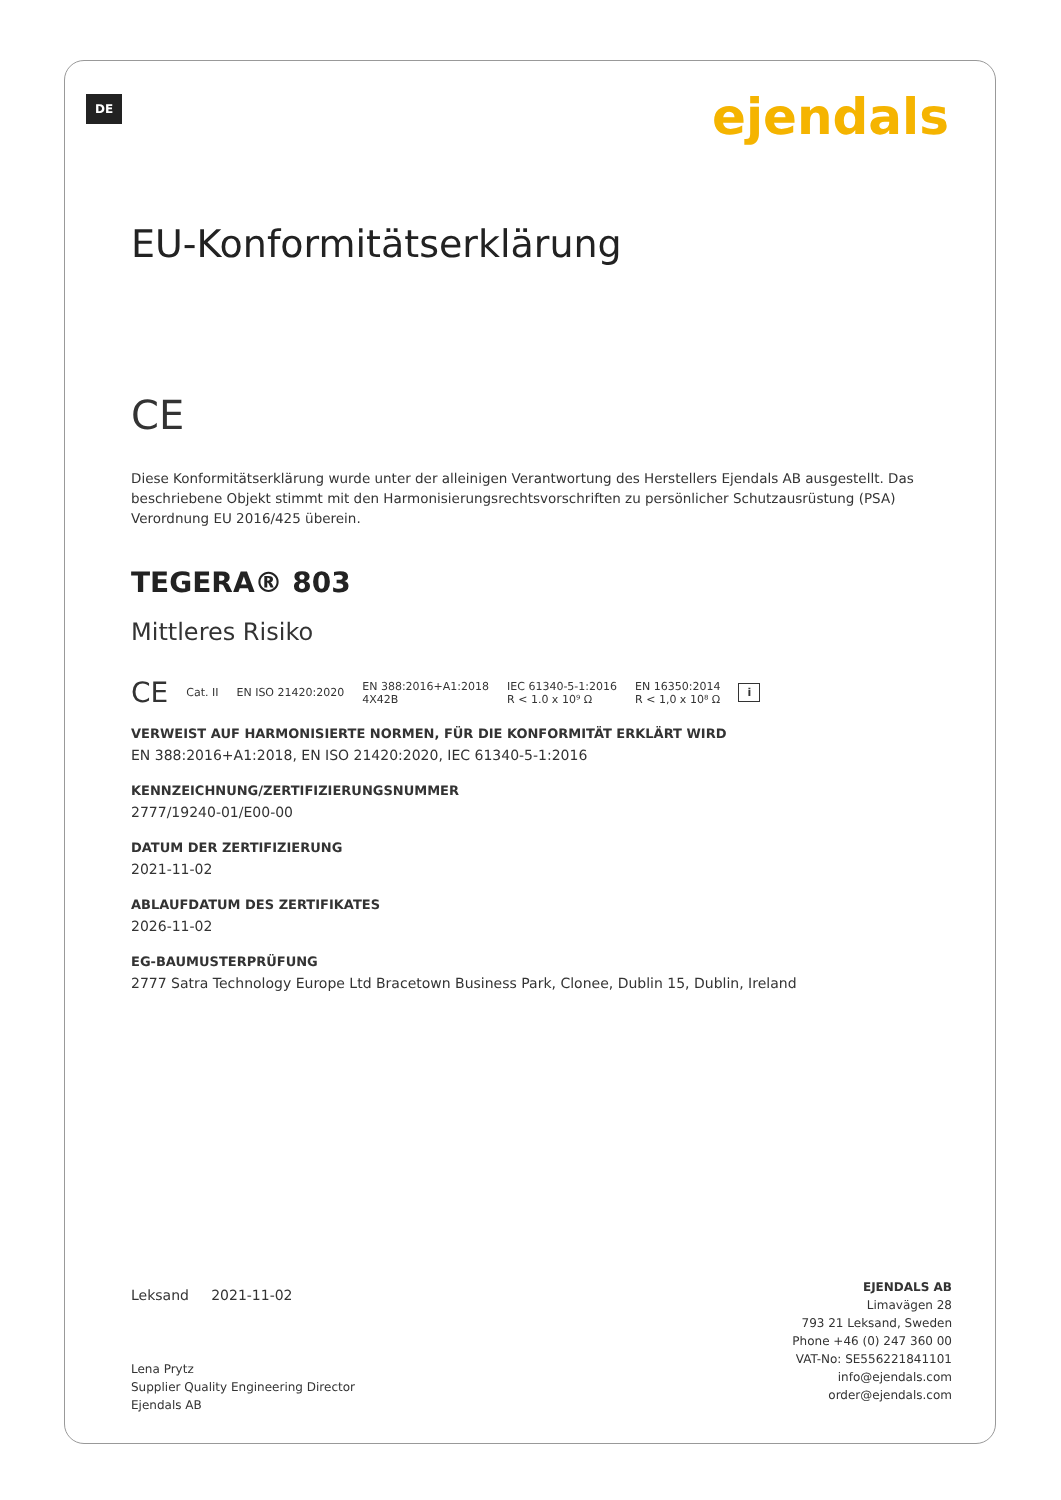DE ejendals
EU-Konformitätserklärung
CE
Diese Konformitätserklärung wurde unter der alleinigen Verantwortung des Herstellers Ejendals AB ausgestellt. Das beschriebene Objekt stimmt mit den Harmonisierungsrechtsvorschriften zu persönlicher Schutzausrüstung (PSA) Verordnung EU 2016/425 überein.
TEGERA® 803
Mittleres Risiko
CE Cat. II EN ISO 21420:2020 EN 388:2016+A1:2018
4X42B IEC 61340-5-1:2016
R < 1.0 x 10⁹ Ω EN 16350:2014
R < 1,0 x 10⁸ Ω i
VERWEIST AUF HARMONISIERTE NORMEN, FÜR DIE KONFORMITÄT ERKLÄRT WIRD
EN 388:2016+A1:2018, EN ISO 21420:2020, IEC 61340-5-1:2016
KENNZEICHNUNG/ZERTIFIZIERUNGSNUMMER
2777/19240-01/E00-00
DATUM DER ZERTIFIZIERUNG
2021-11-02
ABLAUFDATUM DES ZERTIFIKATES
2026-11-02
EG-BAUMUSTERPRÜFUNG
2777 Satra Technology Europe Ltd Bracetown Business Park, Clonee, Dublin 15, Dublin, Ireland
Leksand 2021-11-02
Lena Prytz
Supplier Quality Engineering Director
Ejendals AB
EJENDALS AB
Limavägen 28
793 21 Leksand, Sweden
Phone +46 (0) 247 360 00
VAT-No: SE556221841101
info@ejendals.com
order@ejendals.com